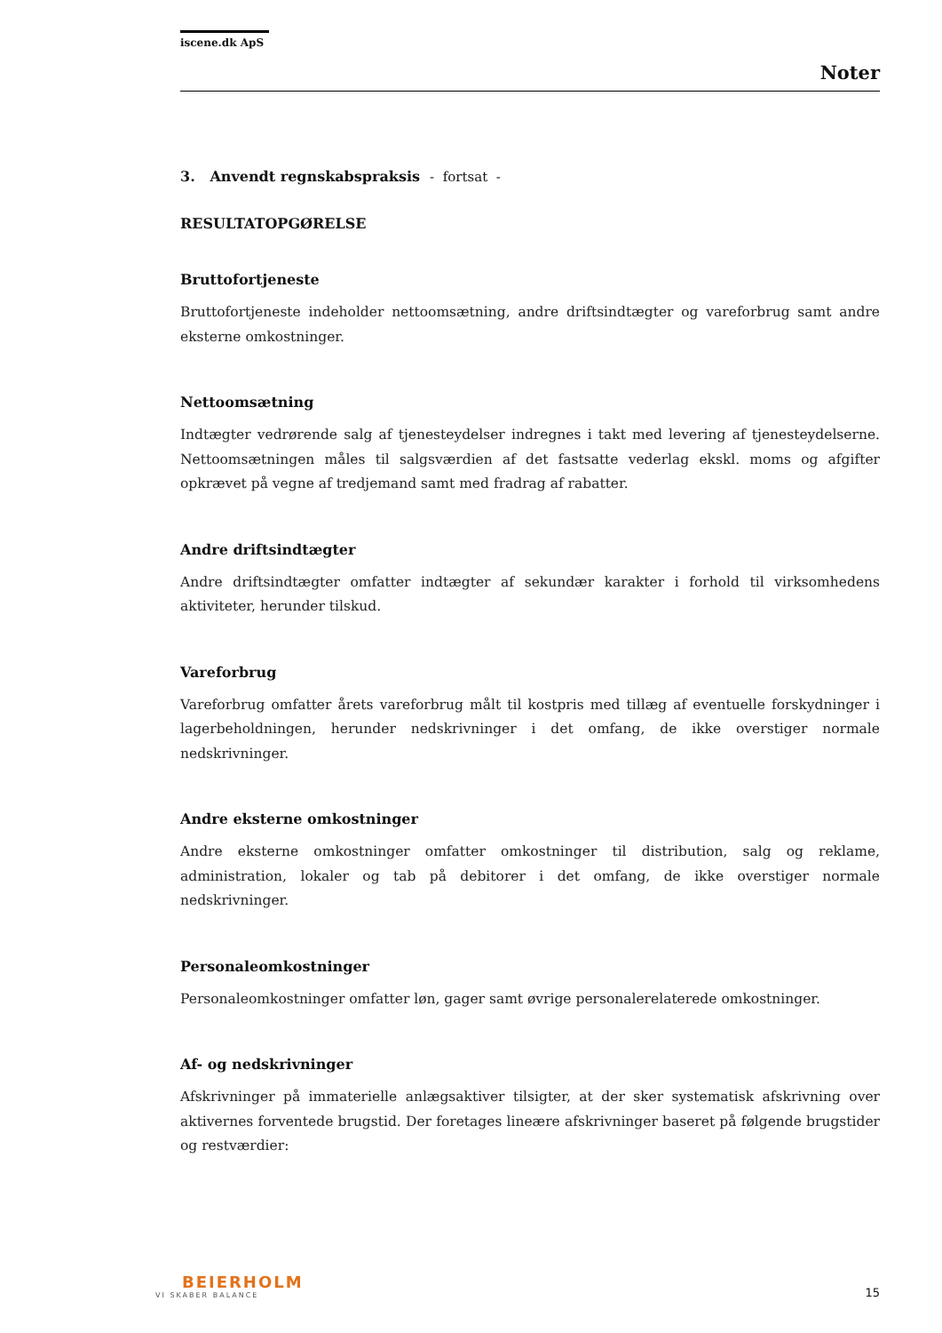iscene.dk ApS
Noter
3. Anvendt regnskabspraksis - fortsat -
RESULTATOPGØRELSE
Bruttofortjeneste
Bruttofortjeneste indeholder nettoomsætning, andre driftsindtægter og vareforbrug samt andre eksterne omkostninger.
Nettoomsætning
Indtægter vedrørende salg af tjenesteydelser indregnes i takt med levering af tjenesteydelserne. Nettoomsætningen måles til salgsværdien af det fastsatte vederlag ekskl. moms og afgifter opkrævet på vegne af tredjemand samt med fradrag af rabatter.
Andre driftsindtægter
Andre driftsindtægter omfatter indtægter af sekundær karakter i forhold til virksomhedens aktiviteter, herunder tilskud.
Vareforbrug
Vareforbrug omfatter årets vareforbrug målt til kostpris med tillæg af eventuelle forskydninger i lagerbeholdningen, herunder nedskrivninger i det omfang, de ikke overstiger normale nedskrivninger.
Andre eksterne omkostninger
Andre eksterne omkostninger omfatter omkostninger til distribution, salg og reklame, administration, lokaler og tab på debitorer i det omfang, de ikke overstiger normale nedskrivninger.
Personaleomkostninger
Personaleomkostninger omfatter løn, gager samt øvrige personalerelaterede omkostninger.
Af- og nedskrivninger
Afskrivninger på immaterielle anlægsaktiver tilsigter, at der sker systematisk afskrivning over aktivernes forventede brugstid. Der foretages lineære afskrivninger baseret på følgende brugstider og restværdier:
BEIERHOLM
VI SKABER BALANCE
15